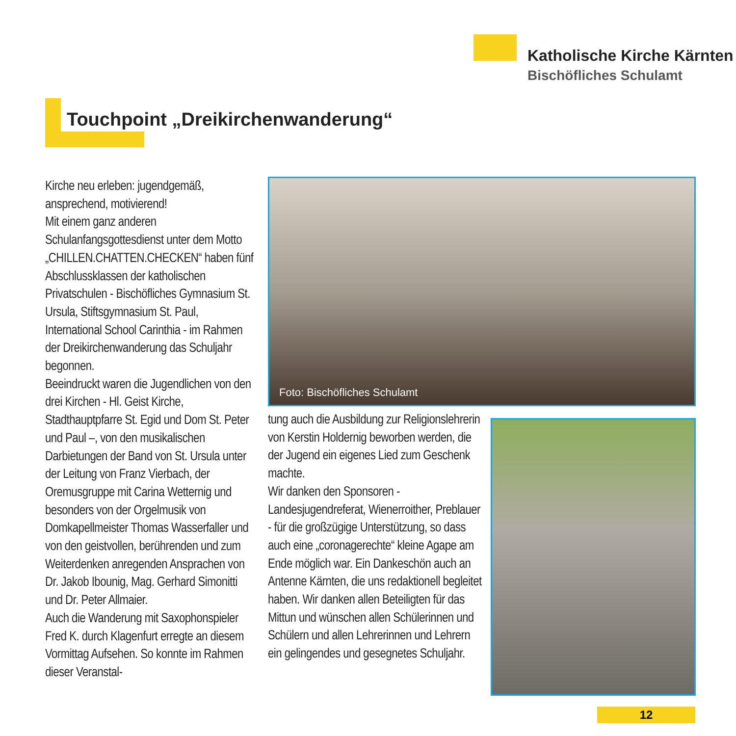Katholische Kirche Kärnten
Bischöfliches Schulamt
Touchpoint „Dreikirchenwanderung“
Kirche neu erleben: jugendgemäß, ansprechend, motivierend!
Mit einem ganz anderen Schulanfangsgottesdienst unter dem Motto „CHILLEN.CHATTEN.CHECKEN“ haben fünf Abschlussklassen der katholischen Privatschulen - Bischöfliches Gymnasium St. Ursula, Stiftsgymnasium St. Paul, International School Carinthia - im Rahmen der Dreikirchenwanderung das Schuljahr begonnen.
Beeindruckt waren die Jugendlichen von den drei Kirchen - Hl. Geist Kirche, Stadthauptpfarre St. Egid und Dom St. Peter und Paul –, von den musikalischen Darbietungen der Band von St. Ursula unter der Leitung von Franz Vierbach, der Oremusgruppe mit Carina Wetternig und besonders von der Orgelmusik von Domkapellmeister Thomas Wasserfaller und von den geistvollen, berührenden und zum Weiterdenken anregenden Ansprachen von Dr. Jakob Ibounig, Mag. Gerhard Simonitti und Dr. Peter Allmaier.
Auch die Wanderung mit Saxophonspieler Fred K. durch Klagenfurt erregte an diesem Vormittag Aufsehen. So konnte im Rahmen dieser Veranstal-
Foto: Bischöfliches Schulamt
tung auch die Ausbildung zur Religionslehrerin von Kerstin Holdernig beworben werden, die der Jugend ein eigenes Lied zum Geschenk machte.
Wir danken den Sponsoren - Landesjugendreferat, Wienerroither, Preblauer - für die großzügige Unterstützung, so dass auch eine „coronagerechte“ kleine Agape am Ende möglich war. Ein Dankeschön auch an Antenne Kärnten, die uns redaktionell begleitet haben. Wir danken allen Beteiligten für das Mittun und wünschen allen Schülerinnen und Schülern und allen Lehrerinnen und Lehrern ein gelingendes und gesegnetes Schuljahr.
12